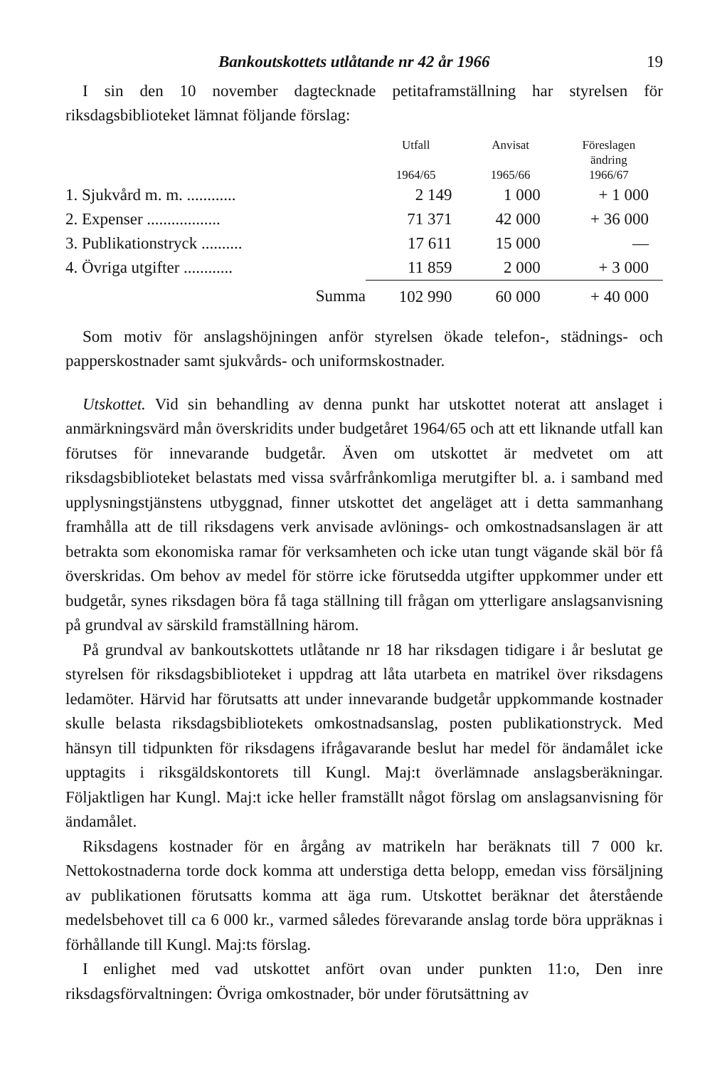Bankoutskottets utlåtande nr 42 år 1966 19
I sin den 10 november dagtecknade petitaframställning har styrelsen för riksdagsbiblioteket lämnat följande förslag:
| | Utfall 1964/65 | Anvisat 1965/66 | Föreslagen ändring 1966/67 |
| --- | --- | --- | --- |
| 1. Sjukvård m. m. ............ | 2 149 | 1 000 | + 1 000 |
| 2. Expenser .................. | 71 371 | 42 000 | + 36 000 |
| 3. Publikationstryck .......... | 17 611 | 15 000 | — |
| 4. Övriga utgifter ............ | 11 859 | 2 000 | + 3 000 |
| Summa | 102 990 | 60 000 | + 40 000 |
Som motiv för anslagshöjningen anför styrelsen ökade telefon-, städnings- och papperskostnader samt sjukvårds- och uniformskostnader.
Utskottet. Vid sin behandling av denna punkt har utskottet noterat att anslaget i anmärkningsvärd mån överskridits under budgetåret 1964/65 och att ett liknande utfall kan förutses för innevarande budgetår. Även om utskottet är medvetet om att riksdagsbiblioteket belastats med vissa svårfrånkomliga merutgifter bl. a. i samband med upplysningstjänstens utbyggnad, finner utskottet det angeläget att i detta sammanhang framhålla att de till riksdagens verk anvisade avlönings- och omkostnadsanslagen är att betrakta som ekonomiska ramar för verksamheten och icke utan tungt vägande skäl bör få överskridas. Om behov av medel för större icke förutsedda utgifter uppkommer under ett budgetår, synes riksdagen böra få taga ställning till frågan om ytterligare anslagsanvisning på grundval av särskild framställning härom.
På grundval av bankoutskottets utlåtande nr 18 har riksdagen tidigare i år beslutat ge styrelsen för riksdagsbiblioteket i uppdrag att låta utarbeta en matrikel över riksdagens ledamöter. Härvid har förutsatts att under innevarande budgetår uppkommande kostnader skulle belasta riksdagsbibliotekets omkostnadsanslag, posten publikationstryck. Med hänsyn till tidpunkten för riksdagens ifrågavarande beslut har medel för ändamålet icke upptagits i riksgäldskontorets till Kungl. Maj:t överlämnade anslagsberäkningar. Följaktligen har Kungl. Maj:t icke heller framställt något förslag om anslagsanvisning för ändamålet.
Riksdagens kostnader för en årgång av matrikeln har beräknats till 7 000 kr. Nettokostnaderna torde dock komma att understiga detta belopp, emedan viss försäljning av publikationen förutsatts komma att äga rum. Utskottet beräknar det återstående medelsbehovet till ca 6 000 kr., varmed således förevarande anslag torde böra uppräknas i förhållande till Kungl. Maj:ts förslag.
I enlighet med vad utskottet anfört ovan under punkten 11:o, Den inre riksdagsförvaltningen: Övriga omkostnader, bör under förutsättning av